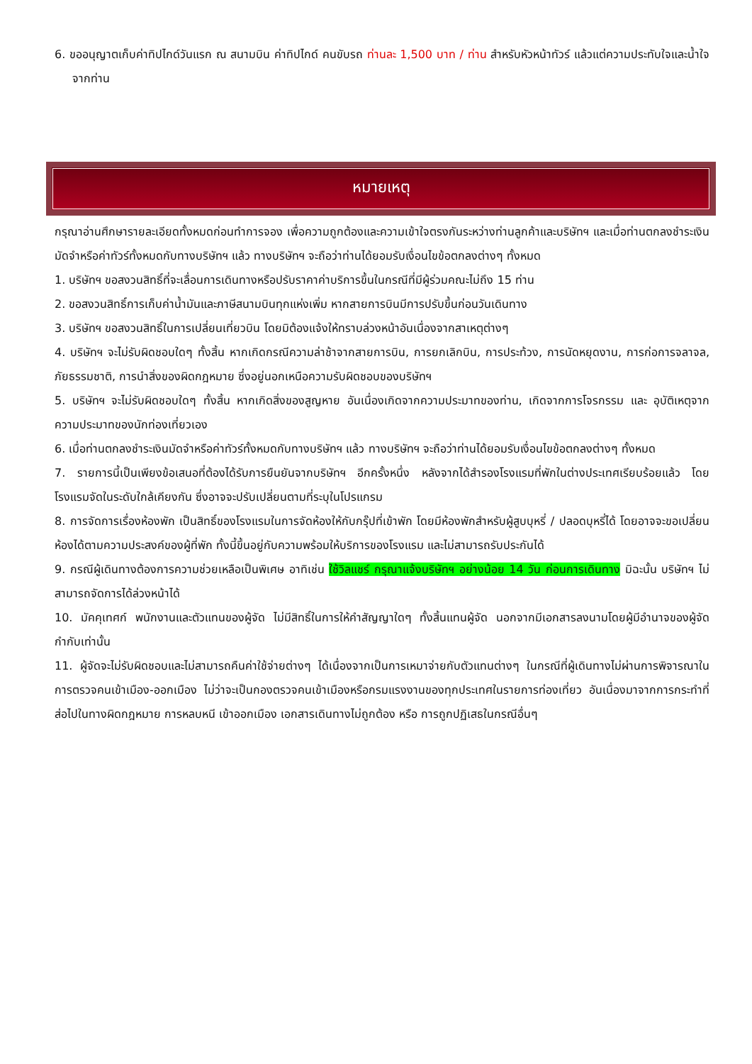6. ขออนุญาตเก็บค่าทิปไกด์วันแรก ณ สนามบิน ค่าทิปไกด์ คนขับรถ ท่านละ 1,500 บาท / ท่าน สำหรับหัวหน้าทัวร์ แล้วแต่ความประทับใจและน้ำใจจากท่าน
หมายเหตุ
กรุณาอ่านศึกษารายละเอียดทั้งหมดก่อนทำการจอง เพื่อความถูกต้องและความเข้าใจตรงกันระหว่างท่านลูกค้าและบริษัทฯ และเมื่อท่านตกลงชำระเงินมัดจำหรือค่าทัวร์ทั้งหมดกับทางบริษัทฯ แล้ว ทางบริษัทฯ จะถือว่าท่านได้ยอมรับเงื่อนไขข้อตกลงต่างๆ ทั้งหมด
1. บริษัทฯ ขอสงวนสิทธิ์ที่จะเลื่อนการเดินทางหรือปรับราคาค่าบริการขึ้นในกรณีที่มีผู้ร่วมคณะไม่ถึง 15 ท่าน
2. ขอสงวนสิทธิ์การเก็บค่าน้ำมันและภาษีสนามบินทุกแห่งเพิ่ม หากสายการบินมีการปรับขึ้นก่อนวันเดินทาง
3. บริษัทฯ ขอสงวนสิทธิ์ในการเปลี่ยนเที่ยวบิน โดยมิต้องแจ้งให้ทราบล่วงหน้าอันเนื่องจากสาเหตุต่างๆ
4. บริษัทฯ จะไม่รับผิดชอบใดๆ ทั้งสิ้น หากเกิดกรณีความล่าช้าจากสายการบิน, การยกเลิกบิน, การประท้วง, การนัดหยุดงาน, การก่อการจลาจล, ภัยธรรมชาติ, การนำสิ่งของผิดกฎหมาย ซึ่งอยู่นอกเหนือความรับผิดชอบของบริษัทฯ
5. บริษัทฯ จะไม่รับผิดชอบใดๆ ทั้งสิ้น หากเกิดสิ่งของสูญหาย อันเนื่องเกิดจากความประมาทของท่าน, เกิดจากการโจรกรรม และ อุบัติเหตุจากความประมาทของนักท่องเที่ยวเอง
6. เมื่อท่านตกลงชำระเงินมัดจำหรือค่าทัวร์ทั้งหมดกับทางบริษัทฯ แล้ว ทางบริษัทฯ จะถือว่าท่านได้ยอมรับเงื่อนไขข้อตกลงต่างๆ ทั้งหมด
7. รายการนี้เป็นเพียงข้อเสนอที่ต้องได้รับการยืนยันจากบริษัทฯ อีกครั้งหนึ่ง หลังจากได้สำรองโรงแรมที่พักในต่างประเทศเรียบร้อยแล้ว โดยโรงแรมจัดในระดับใกล้เคียงกัน ซึ่งอาจจะปรับเปลี่ยนตามที่ระบุในโปรแกรม
8. การจัดการเรื่องห้องพัก เป็นสิทธิ์ของโรงแรมในการจัดห้องให้กับกรุ๊ปที่เข้าพัก โดยมีห้องพักสำหรับผู้สูบบุหรี่ / ปลอดบุหรี่ได้ โดยอาจจะขอเปลี่ยนห้องได้ตามความประสงค์ของผู้ที่พัก ทั้งนี้ขึ้นอยู่กับความพร้อมให้บริการของโรงแรม และไม่สามารถรับประกันได้
9. กรณีผู้เดินทางต้องการความช่วยเหลือเป็นพิเศษ อาทิเช่น ใช้วิลแชร์ กรุณาแจ้งบริษัทฯ อย่างน้อย 14 วัน ก่อนการเดินทาง มิฉะนั้น บริษัทฯ ไม่สามารถจัดการได้ล่วงหน้าได้
10. มัคคุเทศก์ พนักงานและตัวแทนของผู้จัด ไม่มีสิทธิ์ในการให้คำสัญญาใดๆ ทั้งสิ้นแทนผู้จัด นอกจากมีเอกสารลงนามโดยผู้มีอำนาจของผู้จัดกำกับเท่านั้น
11. ผู้จัดจะไม่รับผิดชอบและไม่สามารถคืนค่าใช้จ่ายต่างๆ ได้เนื่องจากเป็นการเหมาจ่ายกับตัวแทนต่างๆ ในกรณีที่ผู้เดินทางไม่ผ่านการพิจารณาในการตรวจคนเข้าเมือง-ออกเมือง ไม่ว่าจะเป็นกองตรวจคนเข้าเมืองหรือกรมแรงงานของทุกประเทศในรายการท่องเที่ยว อันเนื่องมาจากการกระทำที่ส่อไปในทางผิดกฎหมาย การหลบหนี เข้าออกเมือง เอกสารเดินทางไม่ถูกต้อง หรือ การถูกปฏิเสธในกรณีอื่นๆ